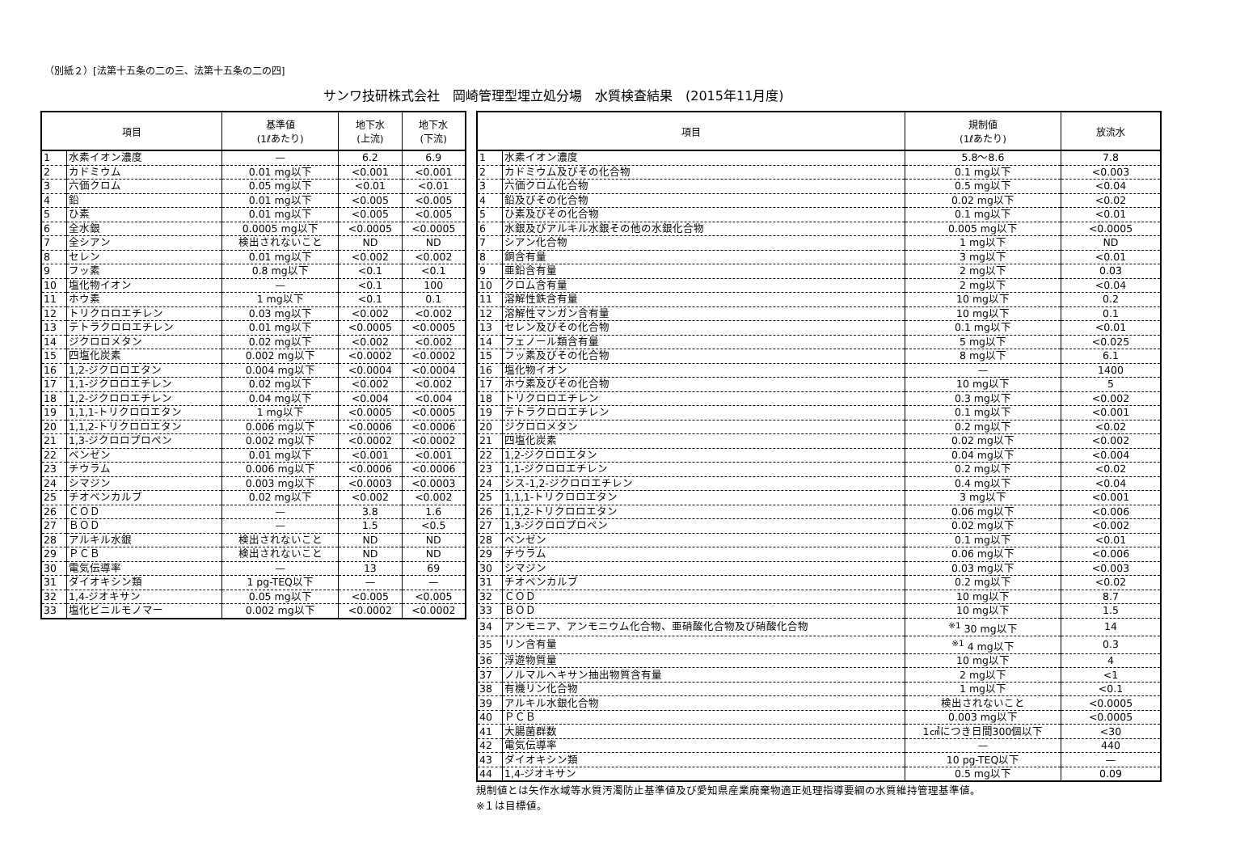（別紙２）[法第十五条の二の三、法第十五条の二の四]
サンワ技研株式会社　岡崎管理型埋立処分場　水質検査結果　(2015年11月度)
| 項目 | | 基準値 (1ℓあたり) | 地下水 (上流) | 地下水 (下流) |
| --- | --- | --- | --- | --- |
| 1 | 水素イオン濃度 | — | 6.2 | 6.9 |
| 2 | カドミウム | 0.01 mg以下 | <0.001 | <0.001 |
| 3 | 六価クロム | 0.05 mg以下 | <0.01 | <0.01 |
| 4 | 鉛 | 0.01 mg以下 | <0.005 | <0.005 |
| 5 | ひ素 | 0.01 mg以下 | <0.005 | <0.005 |
| 6 | 全水銀 | 0.0005 mg以下 | <0.0005 | <0.0005 |
| 7 | 全シアン | 検出されないこと | ND | ND |
| 8 | セレン | 0.01 mg以下 | <0.002 | <0.002 |
| 9 | フッ素 | 0.8 mg以下 | <0.1 | <0.1 |
| 10 | 塩化物イオン | — | <0.1 | 100 |
| 11 | ホウ素 | 1 mg以下 | <0.1 | 0.1 |
| 12 | トリクロロエチレン | 0.03 mg以下 | <0.002 | <0.002 |
| 13 | テトラクロロエチレン | 0.01 mg以下 | <0.0005 | <0.0005 |
| 14 | ジクロロメタン | 0.02 mg以下 | <0.002 | <0.002 |
| 15 | 四塩化炭素 | 0.002 mg以下 | <0.0002 | <0.0002 |
| 16 | 1,2-ジクロロエタン | 0.004 mg以下 | <0.0004 | <0.0004 |
| 17 | 1,1-ジクロロエチレン | 0.02 mg以下 | <0.002 | <0.002 |
| 18 | 1,2-ジクロロエチレン | 0.04 mg以下 | <0.004 | <0.004 |
| 19 | 1,1,1-トリクロロエタン | 1 mg以下 | <0.0005 | <0.0005 |
| 20 | 1,1,2-トリクロロエタン | 0.006 mg以下 | <0.0006 | <0.0006 |
| 21 | 1,3-ジクロロプロペン | 0.002 mg以下 | <0.0002 | <0.0002 |
| 22 | ベンゼン | 0.01 mg以下 | <0.001 | <0.001 |
| 23 | チウラム | 0.006 mg以下 | <0.0006 | <0.0006 |
| 24 | シマジン | 0.003 mg以下 | <0.0003 | <0.0003 |
| 25 | チオベンカルブ | 0.02 mg以下 | <0.002 | <0.002 |
| 26 | ＣＯＤ | — | 3.8 | 1.6 |
| 27 | ＢＯＤ | — | 1.5 | <0.5 |
| 28 | アルキル水銀 | 検出されないこと | ND | ND |
| 29 | ＰＣＢ | 検出されないこと | ND | ND |
| 30 | 電気伝導率 | — | 13 | 69 |
| 31 | ダイオキシン類 | 1 pg-TEQ以下 | — | — |
| 32 | 1,4-ジオキサン | 0.05 mg以下 | <0.005 | <0.005 |
| 33 | 塩化ビニルモノマー | 0.002 mg以下 | <0.0002 | <0.0002 |
| 項目 | | 規制値 (1ℓあたり) | 放流水 |
| --- | --- | --- | --- |
| 1 | 水素イオン濃度 | 5.8～8.6 | 7.8 |
| 2 | カドミウム及びその化合物 | 0.1 mg以下 | <0.003 |
| 3 | 六価クロム化合物 | 0.5 mg以下 | <0.04 |
| 4 | 鉛及びその化合物 | 0.02 mg以下 | <0.02 |
| 5 | ひ素及びその化合物 | 0.1 mg以下 | <0.01 |
| 6 | 水銀及びアルキル水銀その他の水銀化合物 | 0.005 mg以下 | <0.0005 |
| 7 | シアン化合物 | 1 mg以下 | ND |
| 8 | 銅含有量 | 3 mg以下 | <0.01 |
| 9 | 亜鉛含有量 | 2 mg以下 | 0.03 |
| 10 | クロム含有量 | 2 mg以下 | <0.04 |
| 11 | 溶解性鉄含有量 | 10 mg以下 | 0.2 |
| 12 | 溶解性マンガン含有量 | 10 mg以下 | 0.1 |
| 13 | セレン及びその化合物 | 0.1 mg以下 | <0.01 |
| 14 | フェノール類含有量 | 5 mg以下 | <0.025 |
| 15 | フッ素及びその化合物 | 8 mg以下 | 6.1 |
| 16 | 塩化物イオン | — | 1400 |
| 17 | ホウ素及びその化合物 | 10 mg以下 | 5 |
| 18 | トリクロロエチレン | 0.3 mg以下 | <0.002 |
| 19 | テトラクロロエチレン | 0.1 mg以下 | <0.001 |
| 20 | ジクロロメタン | 0.2 mg以下 | <0.02 |
| 21 | 四塩化炭素 | 0.02 mg以下 | <0.002 |
| 22 | 1,2-ジクロロエタン | 0.04 mg以下 | <0.004 |
| 23 | 1,1-ジクロロエチレン | 0.2 mg以下 | <0.02 |
| 24 | シス-1,2-ジクロロエチレン | 0.4 mg以下 | <0.04 |
| 25 | 1,1,1-トリクロロエタン | 3 mg以下 | <0.001 |
| 26 | 1,1,2-トリクロロエタン | 0.06 mg以下 | <0.006 |
| 27 | 1,3-ジクロロプロペン | 0.02 mg以下 | <0.002 |
| 28 | ベンゼン | 0.1 mg以下 | <0.01 |
| 29 | チウラム | 0.06 mg以下 | <0.006 |
| 30 | シマジン | 0.03 mg以下 | <0.003 |
| 31 | チオベンカルブ | 0.2 mg以下 | <0.02 |
| 32 | ＣＯＤ | 10 mg以下 | 8.7 |
| 33 | ＢＯＤ | 10 mg以下 | 1.5 |
| 34 | アンモニア、アンモニウム化合物、亜硝酸化合物及び硝酸化合物 | <sup>※1</sup> 30 mg以下 | 14 |
| 35 | リン含有量 | <sup>※1</sup> 4 mg以下 | 0.3 |
| 36 | 浮遊物質量 | 10 mg以下 | 4 |
| 37 | ノルマルヘキサン抽出物質含有量 | 2 mg以下 | <1 |
| 38 | 有機リン化合物 | 1 mg以下 | <0.1 |
| 39 | アルキル水銀化合物 | 検出されないこと | <0.0005 |
| 40 | ＰＣＢ | 0.003 mg以下 | <0.0005 |
| 41 | 大腸菌群数 | 1㎤につき日間300個以下 | <30 |
| 42 | 電気伝導率 | — | 440 |
| 43 | ダイオキシン類 | 10 pg-TEQ以下 | — |
| 44 | 1,4-ジオキサン | 0.5 mg以下 | 0.09 |
規制値とは矢作水域等水質汚濁防止基準値及び愛知県産業廃棄物適正処理指導要綱の水質維持管理基準値。
※１は目標値。